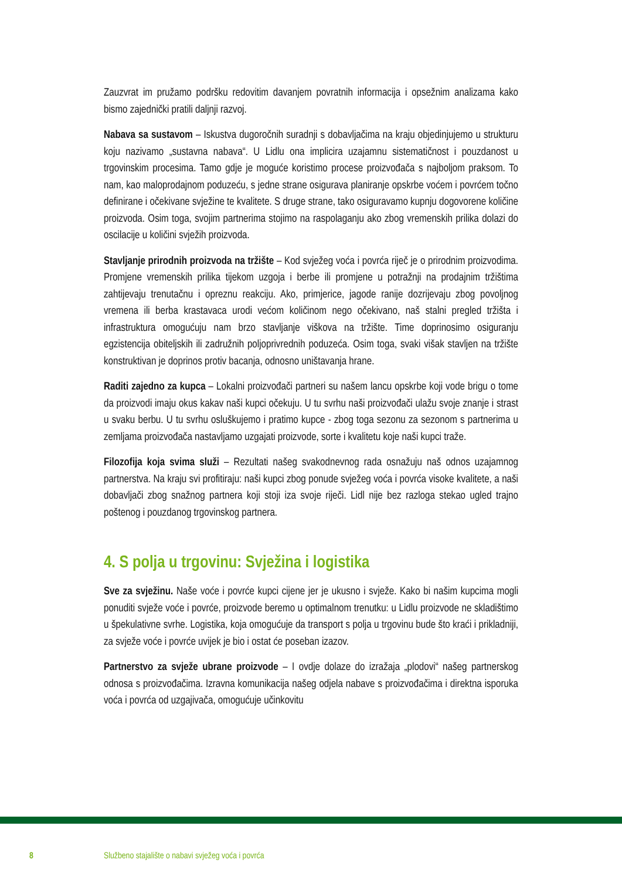Zauzvrat im pružamo podršku redovitim davanjem povratnih informacija i opsežnim analizama kako bismo zajednički pratili daljnji razvoj.
Nabava sa sustavom – Iskustva dugoročnih suradnji s dobavljačima na kraju objedinjujemo u strukturu koju nazivamo „sustavna nabava“. U Lidlu ona implicira uzajamnu sistematičnost i pouzdanost u trgovinskim procesima. Tamo gdje je moguće koristimo procese proizvođača s najboljom praksom. To nam, kao maloprodajnom poduzeću, s jedne strane osigurava planiranje opskrbe voćem i povrćem točno definirane i očekivane svježine te kvalitete. S druge strane, tako osiguravamo kupnju dogovorene količine proizvoda. Osim toga, svojim partnerima stojimo na raspolaganju ako zbog vremenskih prilika dolazi do oscilacije u količini svježih proizvoda.
Stavljanje prirodnih proizvoda na tržište – Kod svježeg voća i povrća riječ je o prirodnim proizvodima. Promjene vremenskih prilika tijekom uzgoja i berbe ili promjene u potražnji na prodajnim tržištima zahtijevaju trenutačnu i opreznu reakciju. Ako, primjerice, jagode ranije dozrijevaju zbog povoljnog vremena ili berba krastavaca urodi većom količinom nego očekivano, naš stalni pregled tržišta i infrastruktura omogućuju nam brzo stavljanje viškova na tržište. Time doprinosimo osiguranju egzistencija obiteljskih ili zadružnih poljoprivrednih poduzeća. Osim toga, svaki višak stavljen na tržište konstruktivan je doprinos protiv bacanja, odnosno uništavanja hrane.
Raditi zajedno za kupca – Lokalni proizvođači partneri su našem lancu opskrbe koji vode brigu o tome da proizvodi imaju okus kakav naši kupci očekuju. U tu svrhu naši proizvođači ulažu svoje znanje i strast u svaku berbu. U tu svrhu osluškujemo i pratimo kupce - zbog toga sezonu za sezonom s partnerima u zemljama proizvođača nastavljamo uzgajati proizvode, sorte i kvalitetu koje naši kupci traže.
Filozofija koja svima služi – Rezultati našeg svakodnevnog rada osnažuju naš odnos uzajamnog partnerstva. Na kraju svi profitiraju: naši kupci zbog ponude svježeg voća i povrća visoke kvalitete, a naši dobavljači zbog snažnog partnera koji stoji iza svoje riječi. Lidl nije bez razloga stekao ugled trajno poštenog i pouzdanog trgovinskog partnera.
4. S polja u trgovinu: Svježina i logistika
Sve za svježinu. Naše voće i povrće kupci cijene jer je ukusno i svježe. Kako bi našim kupcima mogli ponuditi svježe voće i povrće, proizvode beremo u optimalnom trenutku: u Lidlu proizvode ne skladištimo u špekulativne svrhe. Logistika, koja omogućuje da transport s polja u trgovinu bude što kraći i prikladniji, za svježe voće i povrće uvijek je bio i ostat će poseban izazov.
Partnerstvo za svježe ubrane proizvode – I ovdje dolaze do izražaja „plodovi“ našeg partnerskog odnosa s proizvođačima. Izravna komunikacija našeg odjela nabave s proizvođačima i direktna isporuka voća i povrća od uzgajivača, omogućuje učinkovitu
8 Službeno stajalište o nabavi svježeg voća i povrća